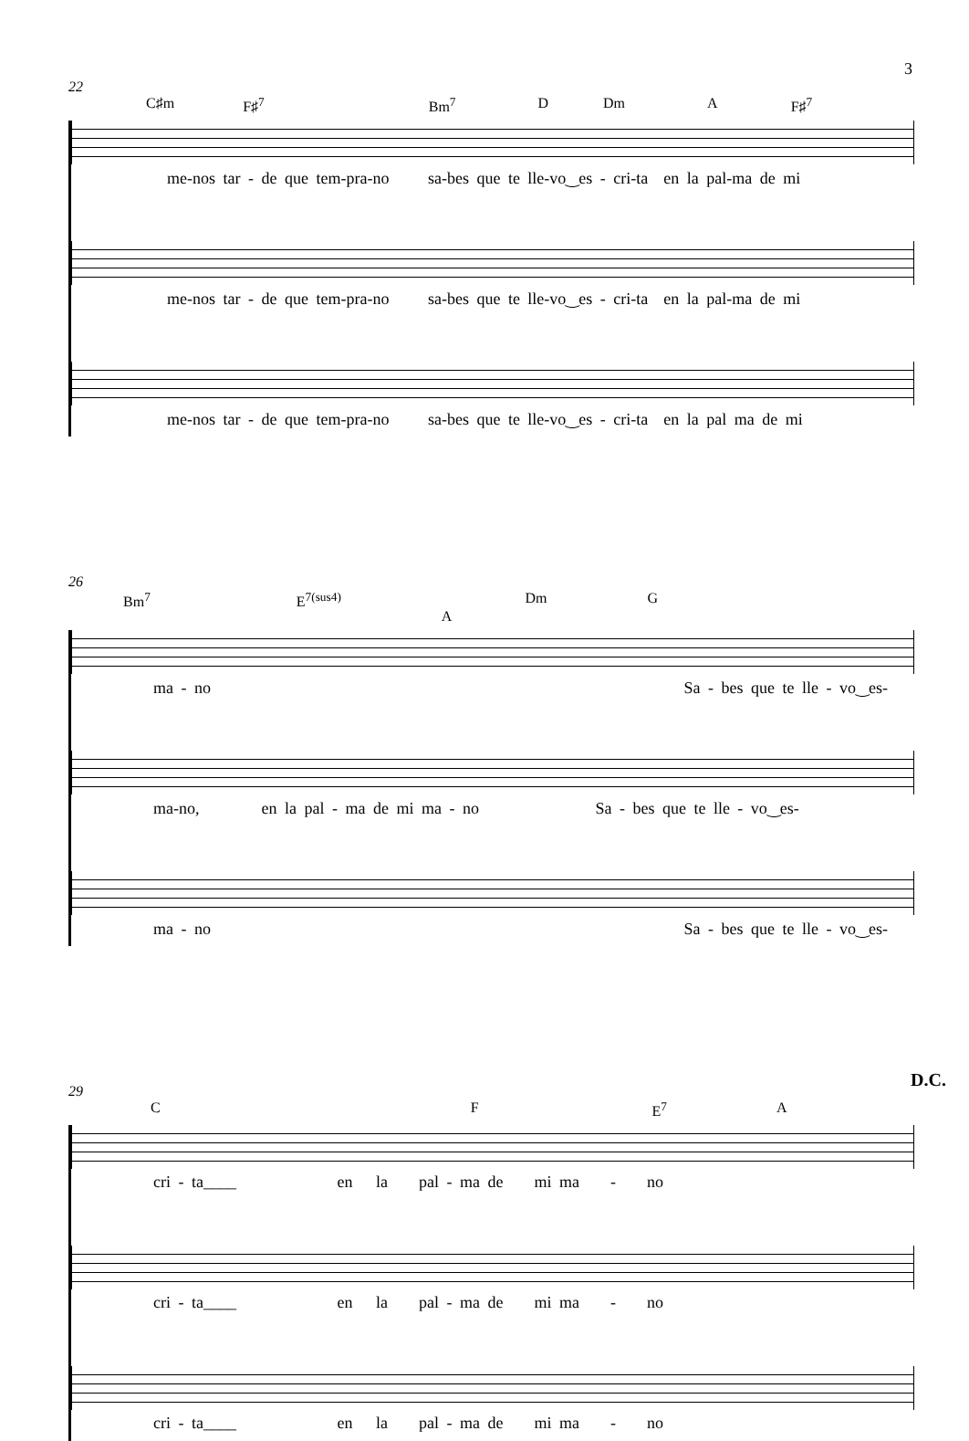3
22
C♯m F♯<sup>7</sup> Bm<sup>7</sup> D Dm A F♯<sup>7</sup>
me-nos tar - de que tem-pra-no sa-bes que te lle-vo‿es - cri-ta en la pal-ma de mi
me-nos tar - de que tem-pra-no sa-bes que te lle-vo‿es - cri-ta en la pal-ma de mi
me-nos tar - de que tem-pra-no sa-bes que te lle-vo‿es - cri-ta en la pal ma de mi
26
Bm<sup>7</sup> E<sup>7(sus4)</sup> A Dm G
ma - no Sa - bes que te lle - vo‿es-
ma-no, en la pal - ma de mi ma - no Sa - bes que te lle - vo‿es-
ma - no Sa - bes que te lle - vo‿es-
D.C.
29
C F E<sup>7</sup> A
cri - ta____ en la pal - ma de mi ma - no
cri - ta____ en la pal - ma de mi ma - no
cri - ta____ en la pal - ma de mi ma - no